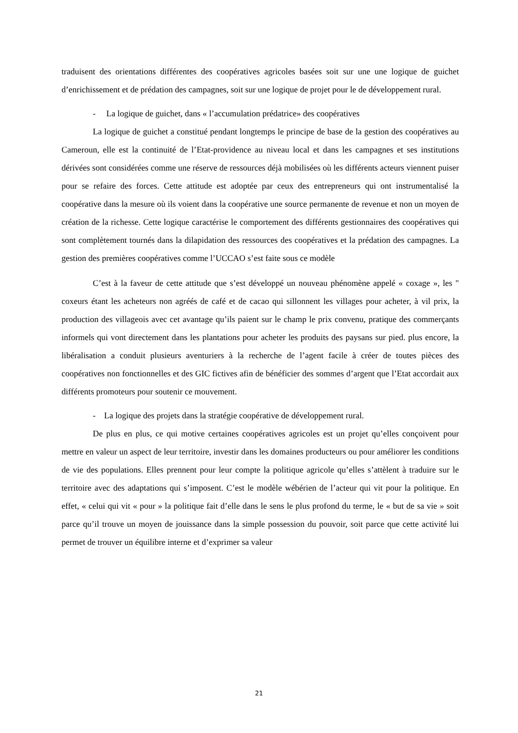traduisent des orientations différentes des coopératives agricoles basées soit sur une une logique de guichet d’enrichissement et de prédation des campagnes, soit sur une logique de projet pour le de développement rural.
- La logique de guichet, dans « l’accumulation prédatrice» des coopératives
La logique de guichet a constitué pendant longtemps le principe de base de la gestion des coopératives au Cameroun, elle est la continuité de l’Etat-providence au niveau local et dans les campagnes et ses institutions dérivées sont considérées comme une réserve de ressources déjà mobilisées où les différents acteurs viennent puiser pour se refaire des forces. Cette attitude est adoptée par ceux des entrepreneurs qui ont instrumentalisé la coopérative dans la mesure où ils voient dans la coopérative une source permanente de revenue et non un moyen de création de la richesse. Cette logique caractérise le comportement des différents gestionnaires des coopératives qui sont complètement tournés dans la dilapidation des ressources des coopératives et la prédation des campagnes. La gestion des premières coopératives comme l’UCCAO s’est faite sous ce modèle
C’est à la faveur de cette attitude que s’est développé un nouveau phénomène appelé « coxage », les " coxeurs étant les acheteurs non agréés de café et de cacao qui sillonnent les villages pour acheter, à vil prix, la production des villageois avec cet avantage qu’ils paient sur le champ le prix convenu, pratique des commerçants informels qui vont directement dans les plantations pour acheter les produits des paysans sur pied. plus encore, la libéralisation a conduit plusieurs aventuriers à la recherche de l’agent facile à créer de toutes pièces des coopératives non fonctionnelles et des GIC fictives afin de bénéficier des sommes d’argent que l’Etat accordait aux différents promoteurs pour soutenir ce mouvement.
- La logique des projets dans la stratégie coopérative de développement rural.
De plus en plus, ce qui motive certaines coopératives agricoles est un projet qu’elles conçoivent pour mettre en valeur un aspect de leur territoire, investir dans les domaines producteurs ou pour améliorer les conditions de vie des populations. Elles prennent pour leur compte la politique agricole qu’elles s’attèlent à traduire sur le territoire avec des adaptations qui s’imposent. C’est le modèle wébérien de l’acteur qui vit pour la politique. En effet, « celui qui vit « pour » la politique fait d’elle dans le sens le plus profond du terme, le « but de sa vie » soit parce qu’il trouve un moyen de jouissance dans la simple possession du pouvoir, soit parce que cette activité lui permet de trouver un équilibre interne et d’exprimer sa valeur
21